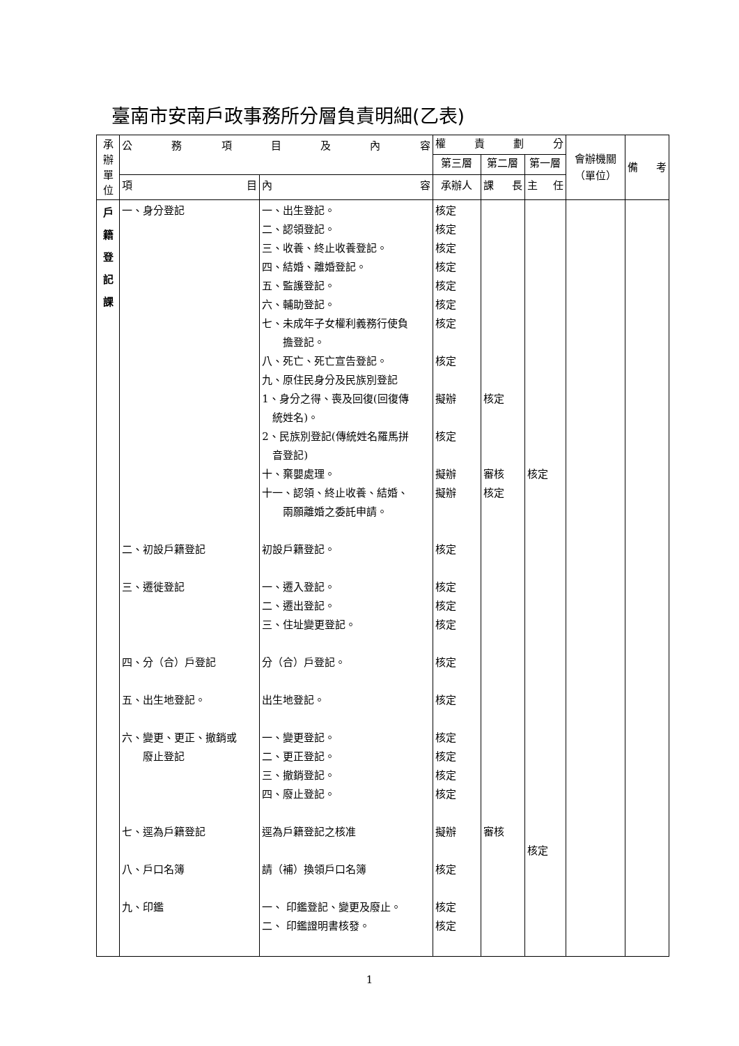臺南市安南戶政事務所分層負責明細(乙表)
| 承辦單位 | 公 務 項 目 及 內 容 | | 權 責 劃 分 | | | 會辦機關（單位） | 備 考 |
| --- | --- | --- | --- | --- | --- | --- | --- |
| | | | 第三層 | 第二層 | 第一層 | | |
| | 項 目 | 內 容 | 承辦人 | 課 長 | 主 任 | | |
| 戶 籍 登 記 課 | 一、身分登記 二、初設戶籍登記 三、遷徙登記 四、分（合）戶登記 五、出生地登記。 六、變更、更正、撤銷或 廢止登記 七、逕為戶籍登記 八、戶口名簿 九、印鑑 | 一、出生登記。 二、認領登記。 三、收養、終止收養登記。 四、結婚、離婚登記。 五、監護登記。 六、輔助登記。 七、未成年子女權利義務行使負 擔登記。 八、死亡、死亡宣告登記。 九、原住民身分及民族別登記 1、身分之得、喪及回復(回復傳 統姓名)。 2、民族別登記(傳統姓名羅馬拼 音登記) 十、棄嬰處理。 十一、認領、終止收養、結婚、 兩願離婚之委託申請。 初設戶籍登記。 一、遷入登記。 二、遷出登記。 三、住址變更登記。 分（合）戶登記。 出生地登記。 一、變更登記。 二、更正登記。 三、撤銷登記。 四、廢止登記。 逕為戶籍登記之核准 請（補）換領戶口名簿 一、 印鑑登記、變更及廢止。 二、 印鑑證明書核發。 | 核定 核定 核定 核定 核定 核定 核定 核定 擬辦 核定 擬辦 擬辦 核定 核定 核定 核定 核定 核定 核定 核定 核定 核定 擬辦 核定 核定 核定 | 核定 審核 核定 審核 | 核定 核定 | | |
1